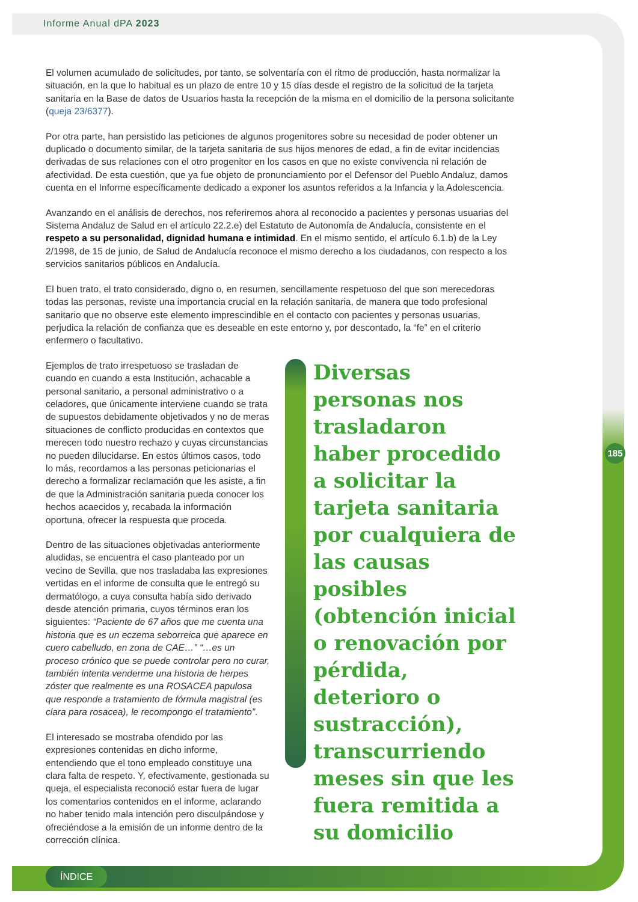Informe Anual dPA 2023
El volumen acumulado de solicitudes, por tanto, se solventaría con el ritmo de producción, hasta normalizar la situación, en la que lo habitual es un plazo de entre 10 y 15 días desde el registro de la solicitud de la tarjeta sanitaria en la Base de datos de Usuarios hasta la recepción de la misma en el domicilio de la persona solicitante (queja 23/6377).
Por otra parte, han persistido las peticiones de algunos progenitores sobre su necesidad de poder obtener un duplicado o documento similar, de la tarjeta sanitaria de sus hijos menores de edad, a fin de evitar incidencias derivadas de sus relaciones con el otro progenitor en los casos en que no existe convivencia ni relación de afectividad. De esta cuestión, que ya fue objeto de pronunciamiento por el Defensor del Pueblo Andaluz, damos cuenta en el Informe específicamente dedicado a exponer los asuntos referidos a la Infancia y la Adolescencia.
Avanzando en el análisis de derechos, nos referiremos ahora al reconocido a pacientes y personas usuarias del Sistema Andaluz de Salud en el artículo 22.2.e) del Estatuto de Autonomía de Andalucía, consistente en el respeto a su personalidad, dignidad humana e intimidad. En el mismo sentido, el artículo 6.1.b) de la Ley 2/1998, de 15 de junio, de Salud de Andalucía reconoce el mismo derecho a los ciudadanos, con respecto a los servicios sanitarios públicos en Andalucía.
El buen trato, el trato considerado, digno o, en resumen, sencillamente respetuoso del que son merecedoras todas las personas, reviste una importancia crucial en la relación sanitaria, de manera que todo profesional sanitario que no observe este elemento imprescindible en el contacto con pacientes y personas usuarias, perjudica la relación de confianza que es deseable en este entorno y, por descontado, la “fe” en el criterio enfermero o facultativo.
Ejemplos de trato irrespetuoso se trasladan de cuando en cuando a esta Institución, achacable a personal sanitario, a personal administrativo o a celadores, que únicamente interviene cuando se trata de supuestos debidamente objetivados y no de meras situaciones de conflicto producidas en contextos que merecen todo nuestro rechazo y cuyas circunstancias no pueden dilucidarse. En estos últimos casos, todo lo más, recordamos a las personas peticionarias el derecho a formalizar reclamación que les asiste, a fin de que la Administración sanitaria pueda conocer los hechos acaecidos y, recabada la información oportuna, ofrecer la respuesta que proceda.
Dentro de las situaciones objetivadas anteriormente aludidas, se encuentra el caso planteado por un vecino de Sevilla, que nos trasladaba las expresiones vertidas en el informe de consulta que le entregó su dermatólogo, a cuya consulta había sido derivado desde atención primaria, cuyos términos eran los siguientes: “Paciente de 67 años que me cuenta una historia que es un eczema seborreica que aparece en cuero cabelludo, en zona de CAE…” “…es un proceso crónico que se puede controlar pero no curar, también intenta venderme una historia de herpes zóster que realmente es una ROSACEA papulosa que responde a tratamiento de fórmula magistral (es clara para rosacea), le recompongo el tratamiento”.
El interesado se mostraba ofendido por las expresiones contenidas en dicho informe, entendiendo que el tono empleado constituye una clara falta de respeto. Y, efectivamente, gestionada su queja, el especialista reconoció estar fuera de lugar los comentarios contenidos en el informe, aclarando no haber tenido mala intención pero disculpándose y ofreciéndose a la emisión de un informe dentro de la corrección clínica.
Diversas personas nos trasladaron haber procedido a solicitar la tarjeta sanitaria por cualquiera de las causas posibles (obtención inicial o renovación por pérdida, deterioro o sustracción), transcurriendo meses sin que les fuera remitida a su domicilio
185
ÍNDICE